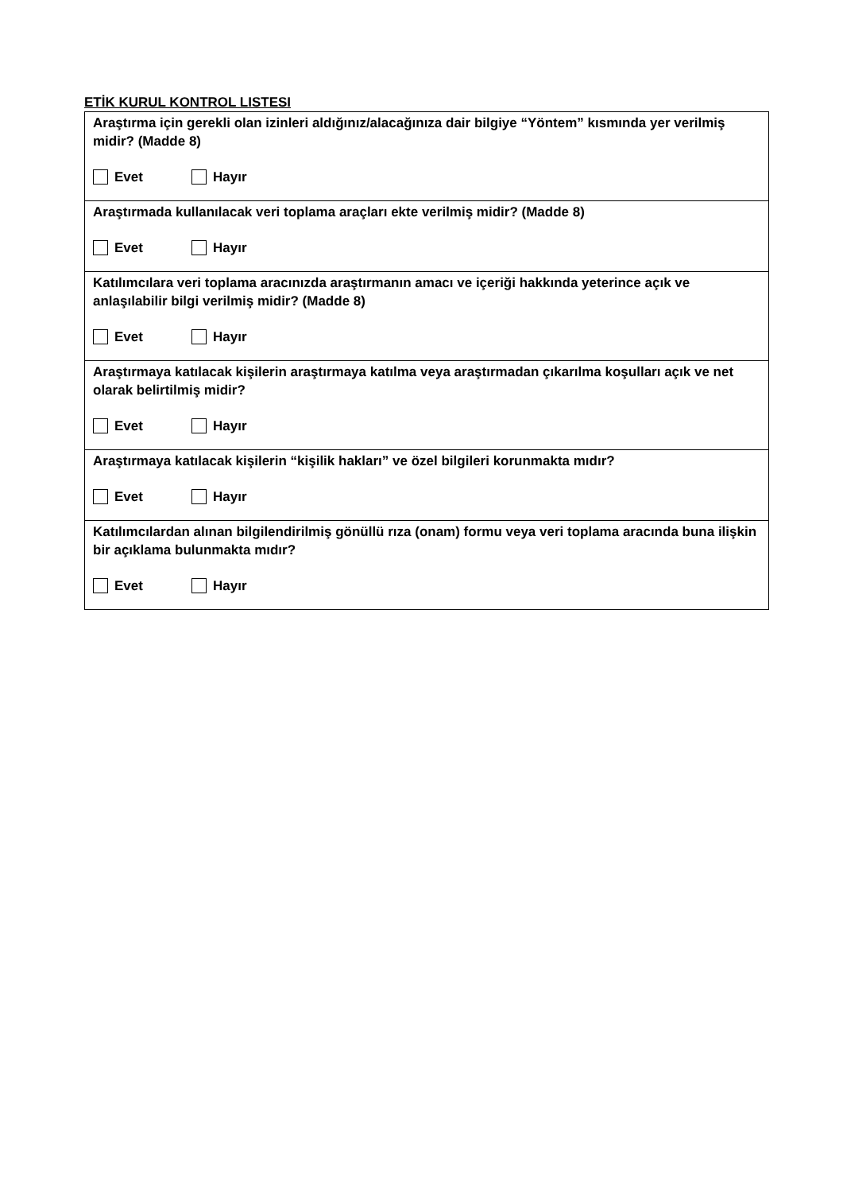ETİK KURUL KONTROL LISTESI
| Araştırma için gerekli olan izinleri aldığınız/alacağınıza dair bilgiye “Yöntem” kısmında yer verilmiş midir? (Madde 8) Evet Hayır |
| Araştırmada kullanılacak veri toplama araçları ekte verilmiş midir? (Madde 8) Evet Hayır |
| Katılımcılara veri toplama aracınızda araştırmanın amacı ve içeriği hakkında yeterince açık ve anlaşılabilir bilgi verilmiş midir? (Madde 8) Evet Hayır |
| Araştırmaya katılacak kişilerin araştırmaya katılma veya araştırmadan çıkarılma koşulları açık ve net olarak belirtilmiş midir? Evet Hayır |
| Araştırmaya katılacak kişilerin “kişilik hakları” ve özel bilgileri korunmakta mıdır? Evet Hayır |
| Katılımcılardan alınan bilgilendirilmiş gönüllü rıza (onam) formu veya veri toplama aracında buna ilişkin bir açıklama bulunmakta mıdır? Evet Hayır |